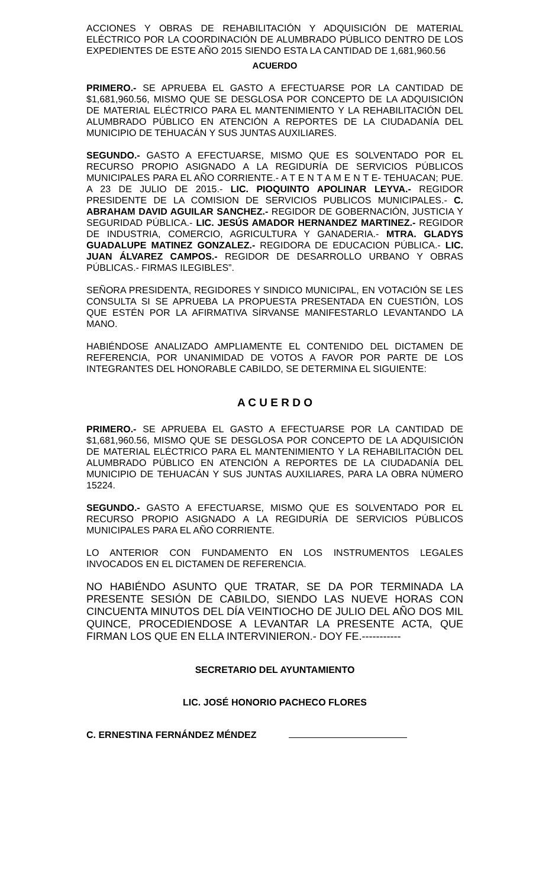ACCIONES Y OBRAS DE REHABILITACIÓN Y ADQUISICIÓN DE MATERIAL ELÉCTRICO POR LA COORDINACIÓN DE ALUMBRADO PÚBLICO DENTRO DE LOS EXPEDIENTES DE ESTE AÑO 2015 SIENDO ESTA LA CANTIDAD DE 1,681,960.56
ACUERDO
PRIMERO.- SE APRUEBA EL GASTO A EFECTUARSE POR LA CANTIDAD DE $1,681,960.56, MISMO QUE SE DESGLOSA POR CONCEPTO DE LA ADQUISICIÓN DE MATERIAL ELÉCTRICO PARA EL MANTENIMIENTO Y LA REHABILITACIÓN DEL ALUMBRADO PÚBLICO EN ATENCIÓN A REPORTES DE LA CIUDADANÍA DEL MUNICIPIO DE TEHUACÁN Y SUS JUNTAS AUXILIARES.
SEGUNDO.- GASTO A EFECTUARSE, MISMO QUE ES SOLVENTADO POR EL RECURSO PROPIO ASIGNADO A LA REGIDURÍA DE SERVICIOS PÚBLICOS MUNICIPALES PARA EL AÑO CORRIENTE.- A T E N T A M E N T E- TEHUACAN; PUE. A 23 DE JULIO DE 2015.- LIC. PIOQUINTO APOLINAR LEYVA.- REGIDOR PRESIDENTE DE LA COMISION DE SERVICIOS PUBLICOS MUNICIPALES.- C. ABRAHAM DAVID AGUILAR SANCHEZ.- REGIDOR DE GOBERNACIÓN, JUSTICIA Y SEGURIDAD PÚBLICA.- LIC. JESÚS AMADOR HERNANDEZ MARTINEZ.- REGIDOR DE INDUSTRIA, COMERCIO, AGRICULTURA Y GANADERIA.- MTRA. GLADYS GUADALUPE MATINEZ GONZALEZ.- REGIDORA DE EDUCACION PÚBLICA.- LIC. JUAN ÁLVAREZ CAMPOS.- REGIDOR DE DESARROLLO URBANO Y OBRAS PÚBLICAS.- FIRMAS ILEGIBLES”.
SEÑORA PRESIDENTA, REGIDORES Y SINDICO MUNICIPAL, EN VOTACIÓN SE LES CONSULTA SI SE APRUEBA LA PROPUESTA PRESENTADA EN CUESTIÓN, LOS QUE ESTÉN POR LA AFIRMATIVA SÍRVANSE MANIFESTARLO LEVANTANDO LA MANO.
HABIÉNDOSE ANALIZADO AMPLIAMENTE EL CONTENIDO DEL DICTAMEN DE REFERENCIA, POR UNANIMIDAD DE VOTOS A FAVOR POR PARTE DE LOS INTEGRANTES DEL HONORABLE CABILDO, SE DETERMINA EL SIGUIENTE:
A C U E R D O
PRIMERO.- SE APRUEBA EL GASTO A EFECTUARSE POR LA CANTIDAD DE $1,681,960.56, MISMO QUE SE DESGLOSA POR CONCEPTO DE LA ADQUISICIÓN DE MATERIAL ELÉCTRICO PARA EL MANTENIMIENTO Y LA REHABILITACIÓN DEL ALUMBRADO PÚBLICO EN ATENCIÓN A REPORTES DE LA CIUDADANÍA DEL MUNICIPIO DE TEHUACÁN Y SUS JUNTAS AUXILIARES, PARA LA OBRA NÚMERO 15224.
SEGUNDO.- GASTO A EFECTUARSE, MISMO QUE ES SOLVENTADO POR EL RECURSO PROPIO ASIGNADO A LA REGIDURÍA DE SERVICIOS PÚBLICOS MUNICIPALES PARA EL AÑO CORRIENTE.
LO ANTERIOR CON FUNDAMENTO EN LOS INSTRUMENTOS LEGALES INVOCADOS EN EL DICTAMEN DE REFERENCIA.
NO HABIÉNDO ASUNTO QUE TRATAR, SE DA POR TERMINADA LA PRESENTE SESIÓN DE CABILDO, SIENDO LAS NUEVE HORAS CON CINCUENTA MINUTOS DEL DÍA VEINTIOCHO DE JULIO DEL AÑO DOS MIL QUINCE, PROCEDIENDOSE A LEVANTAR LA PRESENTE ACTA, QUE FIRMAN LOS QUE EN ELLA INTERVINIERON.- DOY FE.-----------
SECRETARIO DEL AYUNTAMIENTO
LIC. JOSÉ HONORIO PACHECO FLORES
C. ERNESTINA FERNÁNDEZ MÉNDEZ